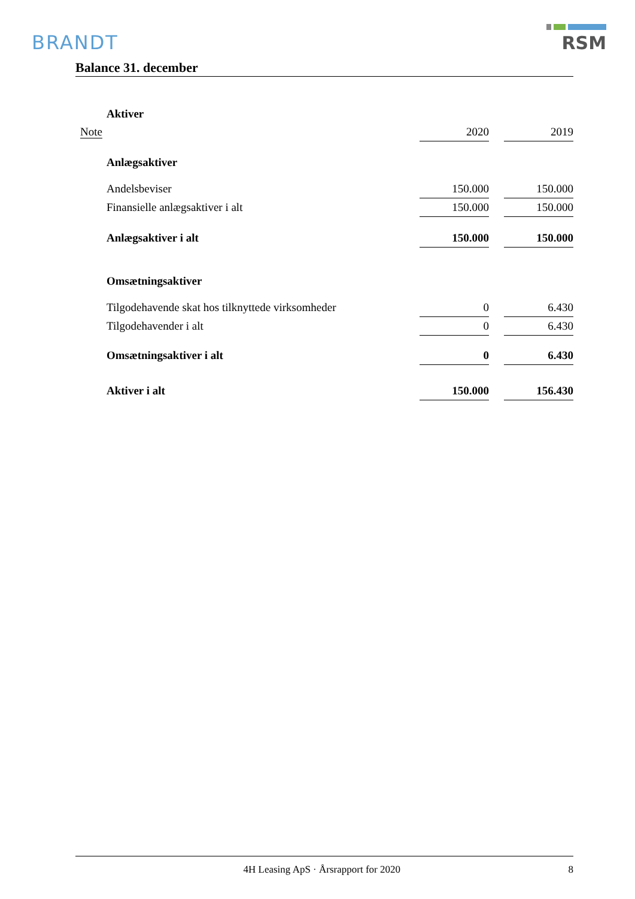BRANDT
RSM
Balance 31. december
| | Aktiver | | | |
| Note | | 2020 | | 2019 |
| | Anlægsaktiver | | | |
| | Andelsbeviser | 150.000 | | 150.000 |
| | Finansielle anlægsaktiver i alt | 150.000 | | 150.000 |
| | Anlægsaktiver i alt | 150.000 | | 150.000 |
| | Omsætningsaktiver | | | |
| | Tilgodehavende skat hos tilknyttede virksomheder | 0 | | 6.430 |
| | Tilgodehavender i alt | 0 | | 6.430 |
| | Omsætningsaktiver i alt | 0 | | 6.430 |
| | Aktiver i alt | 150.000 | | 156.430 |
4H Leasing ApS · Årsrapport for 2020
8